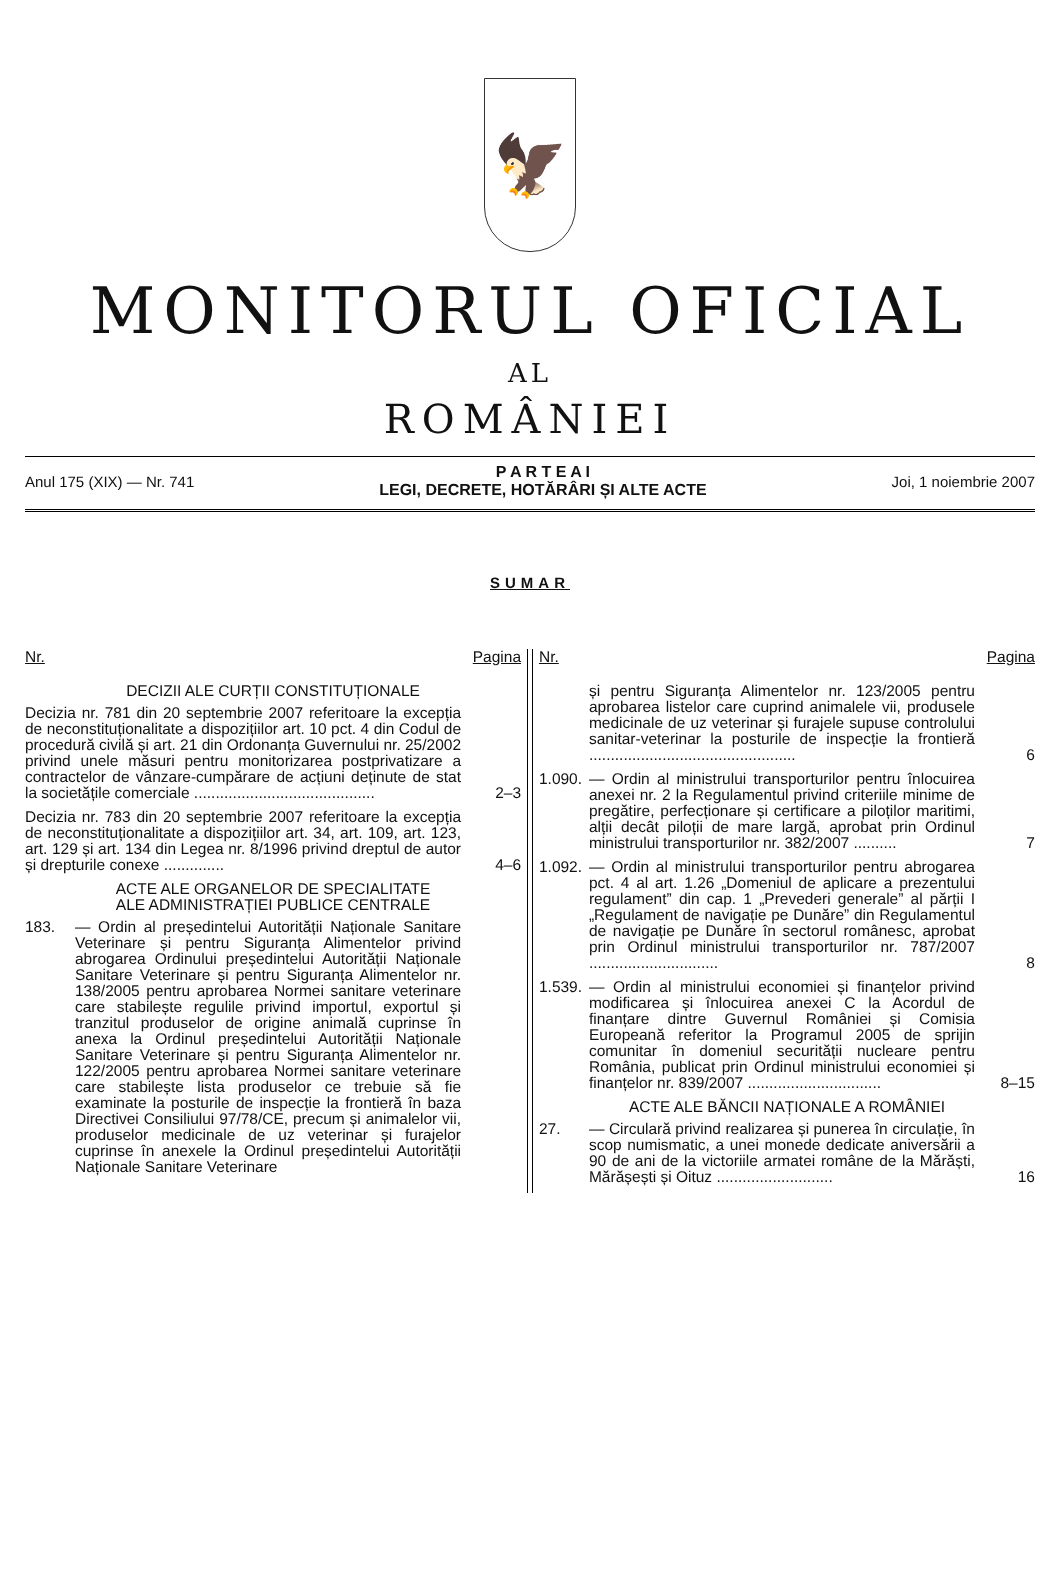🦅
MONITORUL OFICIAL
AL
ROMÂNIEI
Anul 175 (XIX) — Nr. 741
P A R T E A I
LEGI, DECRETE, HOTĂRÂRI ȘI ALTE ACTE
Joi, 1 noiembrie 2007
SUMAR
Nr. Pagina
DECIZII ALE CURȚII CONSTITUȚIONALE
Decizia nr. 781 din 20 septembrie 2007 referitoare la excepția de neconstituționalitate a dispozițiilor art. 10 pct. 4 din Codul de procedură civilă și art. 21 din Ordonanța Guvernului nr. 25/2002 privind unele măsuri pentru monitorizarea postprivatizare a contractelor de vânzare-cumpărare de acțiuni deținute de stat la societățile comerciale ..........................................
2–3
Decizia nr. 783 din 20 septembrie 2007 referitoare la excepția de neconstituționalitate a dispozițiilor art. 34, art. 109, art. 123, art. 129 și art. 134 din Legea nr. 8/1996 privind dreptul de autor și drepturile conexe ..............
4–6
ACTE ALE ORGANELOR DE SPECIALITATE
ALE ADMINISTRAȚIEI PUBLICE CENTRALE
183. — Ordin al președintelui Autorității Naționale Sanitare Veterinare și pentru Siguranța Alimentelor privind abrogarea Ordinului președintelui Autorității Naționale Sanitare Veterinare și pentru Siguranța Alimentelor nr. 138/2005 pentru aprobarea Normei sanitare veterinare care stabilește regulile privind importul, exportul și tranzitul produselor de origine animală cuprinse în anexa la Ordinul președintelui Autorității Naționale Sanitare Veterinare și pentru Siguranța Alimentelor nr. 122/2005 pentru aprobarea Normei sanitare veterinare care stabilește lista produselor ce trebuie să fie examinate la posturile de inspecție la frontieră în baza Directivei Consiliului 97/78/CE, precum și animalelor vii, produselor medicinale de uz veterinar și furajelor cuprinse în anexele la Ordinul președintelui Autorității Naționale Sanitare Veterinare
Nr. Pagina
și pentru Siguranța Alimentelor nr. 123/2005 pentru aprobarea listelor care cuprind animalele vii, produsele medicinale de uz veterinar și furajele supuse controlului sanitar-veterinar la posturile de inspecție la frontieră ................................................
6
1.090.
— Ordin al ministrului transporturilor pentru înlocuirea anexei nr. 2 la Regulamentul privind criteriile minime de pregătire, perfecționare și certificare a piloților maritimi, alții decât piloții de mare largă, aprobat prin Ordinul ministrului transporturilor nr. 382/2007 ..........
7
1.092.
— Ordin al ministrului transporturilor pentru abrogarea pct. 4 al art. 1.26 „Domeniul de aplicare a prezentului regulament” din cap. 1 „Prevederi generale” al părții I „Regulament de navigație pe Dunăre” din Regulamentul de navigație pe Dunăre în sectorul românesc, aprobat prin Ordinul ministrului transporturilor nr. 787/2007 ..............................
8
1.539.
— Ordin al ministrului economiei și finanțelor privind modificarea și înlocuirea anexei C la Acordul de finanțare dintre Guvernul României și Comisia Europeană referitor la Programul 2005 de sprijin comunitar în domeniul securității nucleare pentru România, publicat prin Ordinul ministrului economiei și finanțelor nr. 839/2007 ...............................
8–15
ACTE ALE BĂNCII NAȚIONALE A ROMÂNIEI
27. — Circulară privind realizarea și punerea în circulație, în scop numismatic, a unei monede dedicate aniversării a 90 de ani de la victoriile armatei române de la Mărăști, Mărășești și Oituz ...........................
16